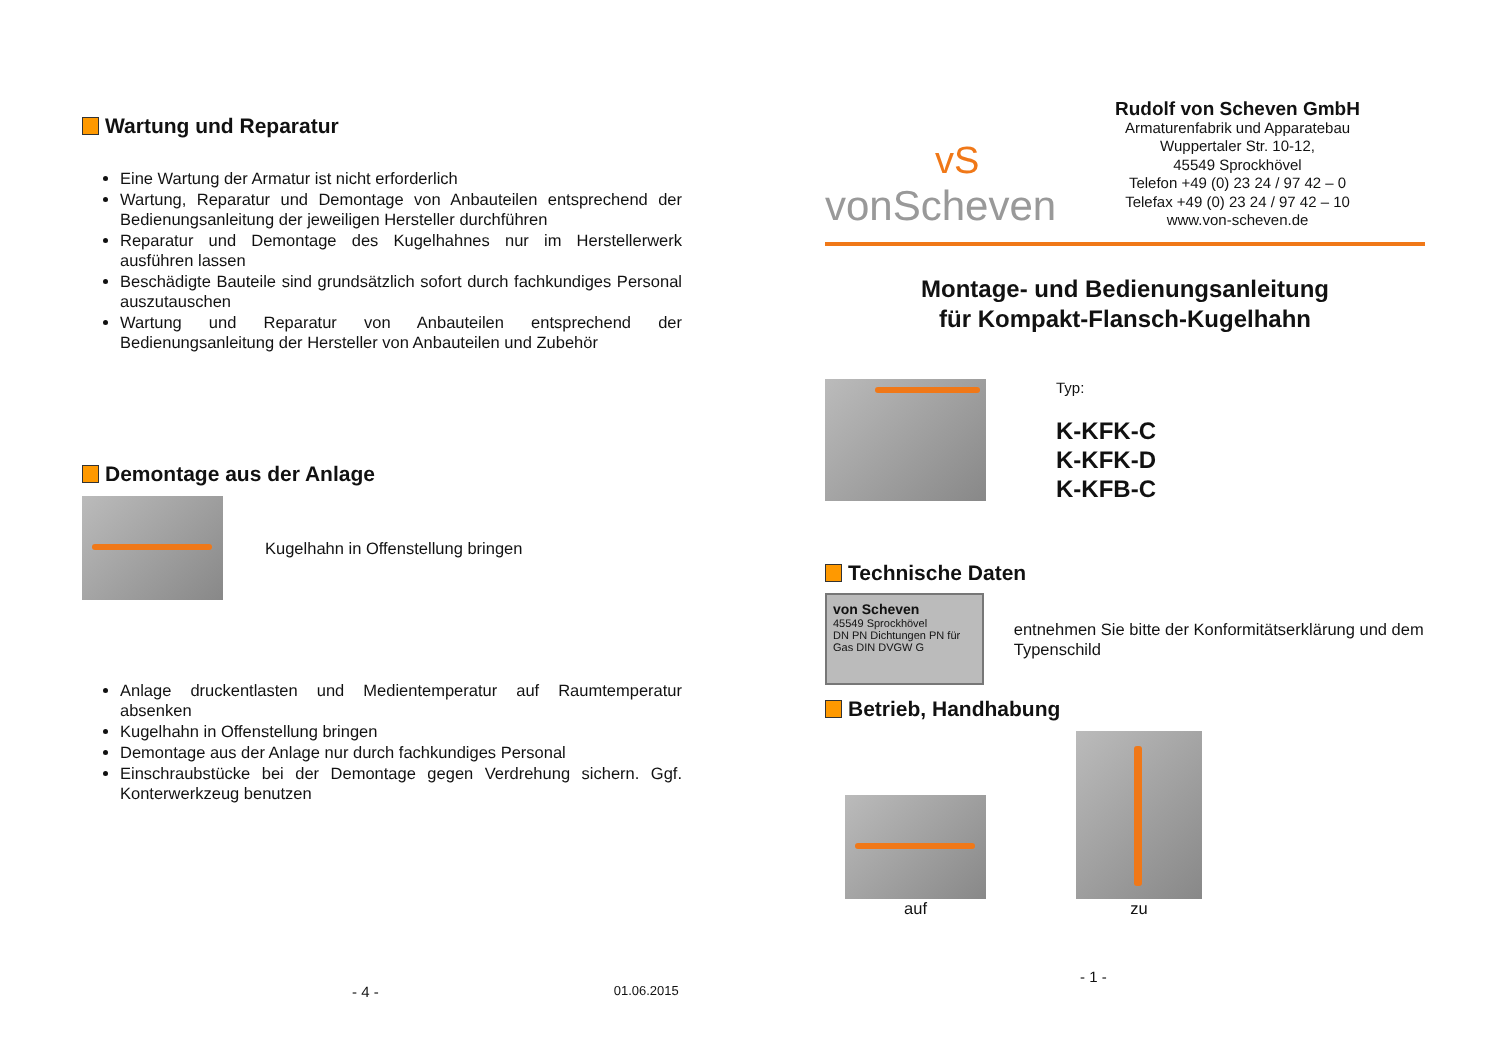Wartung und Reparatur
Eine Wartung der Armatur ist nicht erforderlich
Wartung, Reparatur und Demontage von Anbauteilen entsprechend der Bedienungsanleitung der jeweiligen Hersteller durchführen
Reparatur und Demontage des Kugelhahnes nur im Herstellerwerk ausführen lassen
Beschädigte Bauteile sind grundsätzlich sofort durch fachkundiges Personal auszutauschen
Wartung und Reparatur von Anbauteilen entsprechend der Bedienungsanleitung der Hersteller von Anbauteilen und Zubehör
Demontage aus der Anlage
Kugelhahn in Offenstellung bringen
Anlage druckentlasten und Medientemperatur auf Raumtemperatur absenken
Kugelhahn in Offenstellung bringen
Demontage aus der Anlage nur durch fachkundiges Personal
Einschraubstücke bei der Demontage gegen Verdrehung sichern. Ggf. Konterwerkzeug benutzen
- 4 - 01.06.2015
vS
vonScheven
Rudolf von Scheven GmbH
Armaturenfabrik und Apparatebau
Wuppertaler Str. 10-12,
45549 Sprockhövel
Telefon +49 (0) 23 24 / 97 42 – 0
Telefax +49 (0) 23 24 / 97 42 – 10
www.von-scheven.de
Montage- und Bedienungsanleitung
für Kompakt-Flansch-Kugelhahn
Typ:
K-KFK-C
K-KFK-D
K-KFB-C
Technische Daten
von Scheven
45549 Sprockhövel
DN PN Dichtungen PN für Gas DIN DVGW G
entnehmen Sie bitte der Konformitätserklärung und dem Typenschild
Betrieb, Handhabung
auf
zu
- 1 -